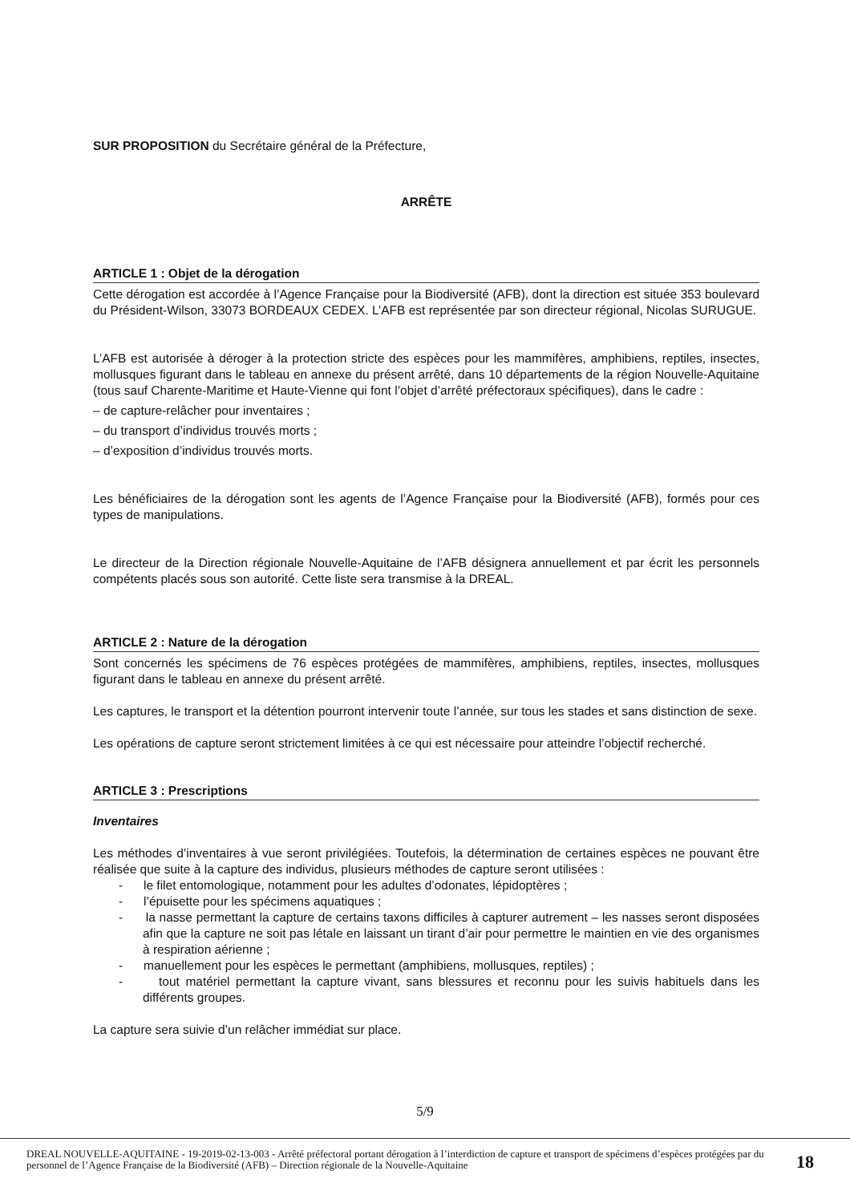SUR PROPOSITION du Secrétaire général de la Préfecture,
ARRÊTE
ARTICLE 1 : Objet de la dérogation
Cette dérogation est accordée à l’Agence Française pour la Biodiversité (AFB), dont la direction est située 353 boulevard du Président-Wilson, 33073 BORDEAUX CEDEX. L’AFB est représentée par son directeur régional, Nicolas SURUGUE.
L’AFB est autorisée à déroger à la protection stricte des espèces pour les mammifères, amphibiens, reptiles, insectes, mollusques figurant dans le tableau en annexe du présent arrêté, dans 10 départements de la région Nouvelle-Aquitaine (tous sauf Charente-Maritime et Haute-Vienne qui font l’objet d’arrêté préfectoraux spécifiques), dans le cadre :
– de capture-relâcher pour inventaires ;
– du transport d’individus trouvés morts ;
– d’exposition d’individus trouvés morts.
Les bénéficiaires de la dérogation sont les agents de l’Agence Française pour la Biodiversité (AFB), formés pour ces types de manipulations.
Le directeur de la Direction régionale Nouvelle-Aquitaine de l’AFB désignera annuellement et par écrit les personnels compétents placés sous son autorité. Cette liste sera transmise à la DREAL.
ARTICLE 2 : Nature de la dérogation
Sont concernés les spécimens de 76 espèces protégées de mammifères, amphibiens, reptiles, insectes, mollusques figurant dans le tableau en annexe du présent arrêté.
Les captures, le transport et la détention pourront intervenir toute l’année, sur tous les stades et sans distinction de sexe.
Les opérations de capture seront strictement limitées à ce qui est nécessaire pour atteindre l’objectif recherché.
ARTICLE 3 : Prescriptions
Inventaires
Les méthodes d’inventaires à vue seront privilégiées. Toutefois, la détermination de certaines espèces ne pouvant être réalisée que suite à la capture des individus, plusieurs méthodes de capture seront utilisées :
- le filet entomologique, notamment pour les adultes d’odonates, lépidoptères ;
- l’épuisette pour les spécimens aquatiques ;
- la nasse permettant la capture de certains taxons difficiles à capturer autrement – les nasses seront disposées afin que la capture ne soit pas létale en laissant un tirant d’air pour permettre le maintien en vie des organismes à respiration aérienne ;
- manuellement pour les espèces le permettant (amphibiens, mollusques, reptiles) ;
- tout matériel permettant la capture vivant, sans blessures et reconnu pour les suivis habituels dans les différents groupes.
La capture sera suivie d’un relâcher immédiat sur place.
5/9
DREAL NOUVELLE-AQUITAINE - 19-2019-02-13-003 - Arrêté préfectoral portant dérogation à l’interdiction de capture et transport de spécimens d’espèces protégées par du personnel de l’Agence Française de la Biodiversité (AFB) – Direction régionale de la Nouvelle-Aquitaine
18